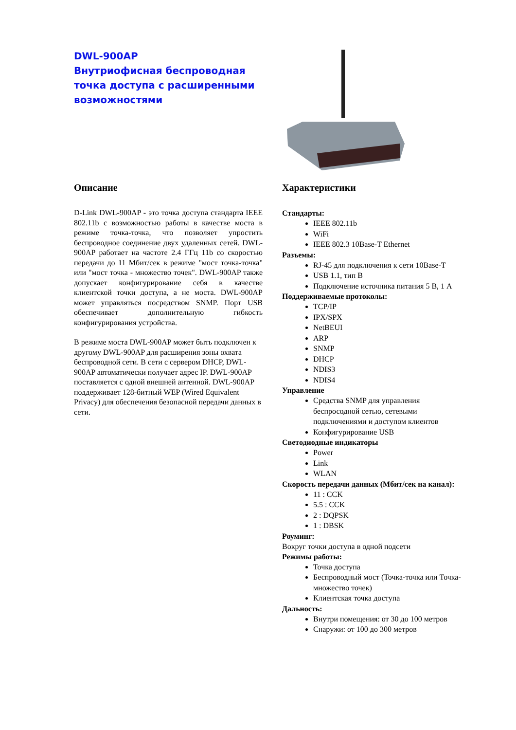DWL-900AP
Внутриофисная беспроводная точка доступа с расширенными возможностями
Описание
D-Link DWL-900AP - это точка доступа стандарта IEEE 802.11b с возможностью работы в качестве моста в режиме точка-точка, что позволяет упростить беспроводное соединение двух удаленных сетей. DWL-900AP работает на частоте 2.4 ГГц 11b со скоростью передачи до 11 Мбит/сек в режиме "мост точка-точка" или "мост точка - множество точек". DWL-900AP также допускает конфигурирование себя в качестве клиентской точки доступа, а не моста. DWL-900AP может управляться посредством SNMP. Порт USB обеспечивает дополнительную гибкость конфигурирования устройства.
В режиме моста DWL-900AP может быть подключен к другому DWL-900AP для расширения зоны охвата беспроводной сети. В сети с сервером DHCP, DWL-900AP автоматически получает адрес IP. DWL-900AP поставляется с одной внешней антенной. DWL-900AP поддерживает 128-битный WEP (Wired Equivalent Privacy) для обеспечения безопасной передачи данных в сети.
Характеристики
Стандарты:
IEEE 802.11b
WiFi
IEEE 802.3 10Base-T Ethernet
Разъемы:
RJ-45 для подключения к сети 10Base-T
USB 1.1, тип B
Подключение источника питания 5 В, 1 А
Поддерживаемые протоколы:
TCP/IP
IPX/SPX
NetBEUI
ARP
SNMP
DHCP
NDIS3
NDIS4
Управление
Средства SNMP для управления беспросодной сетью, сетевыми подключениями и доступом клиентов
Конфигурирование USB
Светодиодные индикаторы
Power
Link
WLAN
Скорость передачи данных (Мбит/сек на канал):
11 : CCK
5.5 : CCK
2 : DQPSK
1 : DBSK
Роуминг:
Вокруг точки доступа в одной подсети
Режимы работы:
Точка доступа
Беспроводный мост (Точка-точка или Точка- множество точек)
Клиентская точка доступа
Дальность:
Внутри помещения: от 30 до 100 метров
Снаружи: от 100 до 300 метров